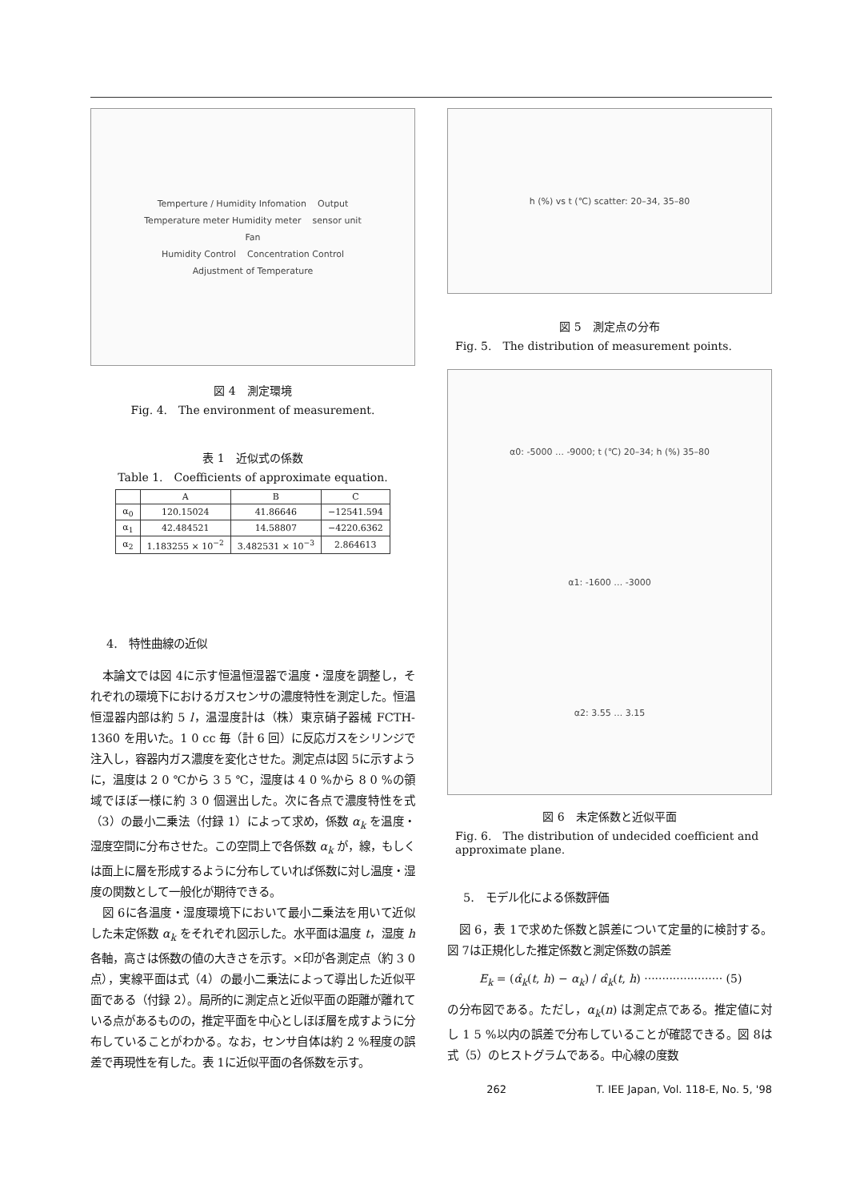Temperture / Humidity Infomation Output
Temperature meter Humidity meter sensor unit
Fan
Humidity Control Concentration Control
Adjustment of Temperature
図 4　測定環境
Fig. 4.　The environment of measurement.
表 1　近似式の係数
Table 1.　Coefficients of approximate equation.
| | A | B | C |
| --- | --- | --- | --- |
| α<sub>0</sub> | 120.15024 | 41.86646 | −12541.594 |
| α<sub>1</sub> | 42.484521 | 14.58807 | −4220.6362 |
| α<sub>2</sub> | 1.183255 × 10<sup>−2</sup> | 3.482531 × 10<sup>−3</sup> | 2.864613 |
4.　特性曲線の近似
本論文では図 4に示す恒温恒湿器で温度・湿度を調整し，それぞれの環境下におけるガスセンサの濃度特性を測定した。恒温恒湿器内部は約 5 l，温湿度計は（株）東京硝子器械 FCTH-1360 を用いた。1 0 cc 毎（計 6 回）に反応ガスをシリンジで注入し，容器内ガス濃度を変化させた。測定点は図 5に示すように，温度は 2 0 ℃から 3 5 ℃，湿度は 4 0 %から 8 0 %の領域でほぼ一様に約 3 0 個選出した。次に各点で濃度特性を式（3）の最小二乗法（付録 1）によって求め，係数 α<sub>k</sub> を温度・湿度空間に分布させた。この空間上で各係数 α<sub>k</sub> が，線，もしくは面上に層を形成するように分布していれば係数に対し温度・湿度の関数として一般化が期待できる。
図 6に各温度・湿度環境下において最小二乗法を用いて近似した未定係数 α<sub>k</sub> をそれぞれ図示した。水平面は温度 t，湿度 h 各軸，高さは係数の値の大きさを示す。×印が各測定点（約 3 0 点），実線平面は式（4）の最小二乗法によって導出した近似平面である（付録 2）。局所的に測定点と近似平面の距離が離れている点があるものの，推定平面を中心としほぼ層を成すように分布していることがわかる。なお，センサ自体は約 2 %程度の誤差で再現性を有した。表 1に近似平面の各係数を示す。
h (%) vs t (℃) scatter: 20–34, 35–80
図 5　測定点の分布
Fig. 5.　The distribution of measurement points.
α0: -5000 … -9000; t (℃) 20–34; h (%) 35–80
α1: -1600 … -3000
α2: 3.55 … 3.15
図 6　未定係数と近似平面
Fig. 6.　The distribution of undecided coefficient and approximate plane.
5.　モデル化による係数評価
図 6，表 1で求めた係数と誤差について定量的に検討する。図 7は正規化した推定係数と測定係数の誤差
E<sub>k</sub> = (α̂<sub>k</sub>(t, h) − α<sub>k</sub>) / α̂<sub>k</sub>(t, h) ······················ (5)
の分布図である。ただし，α<sub>k</sub>(n) は測定点である。推定値に対し 1 5 %以内の誤差で分布していることが確認できる。図 8は式（5）のヒストグラムである。中心線の度数
262 T. IEE Japan, Vol. 118-E, No. 5, '98